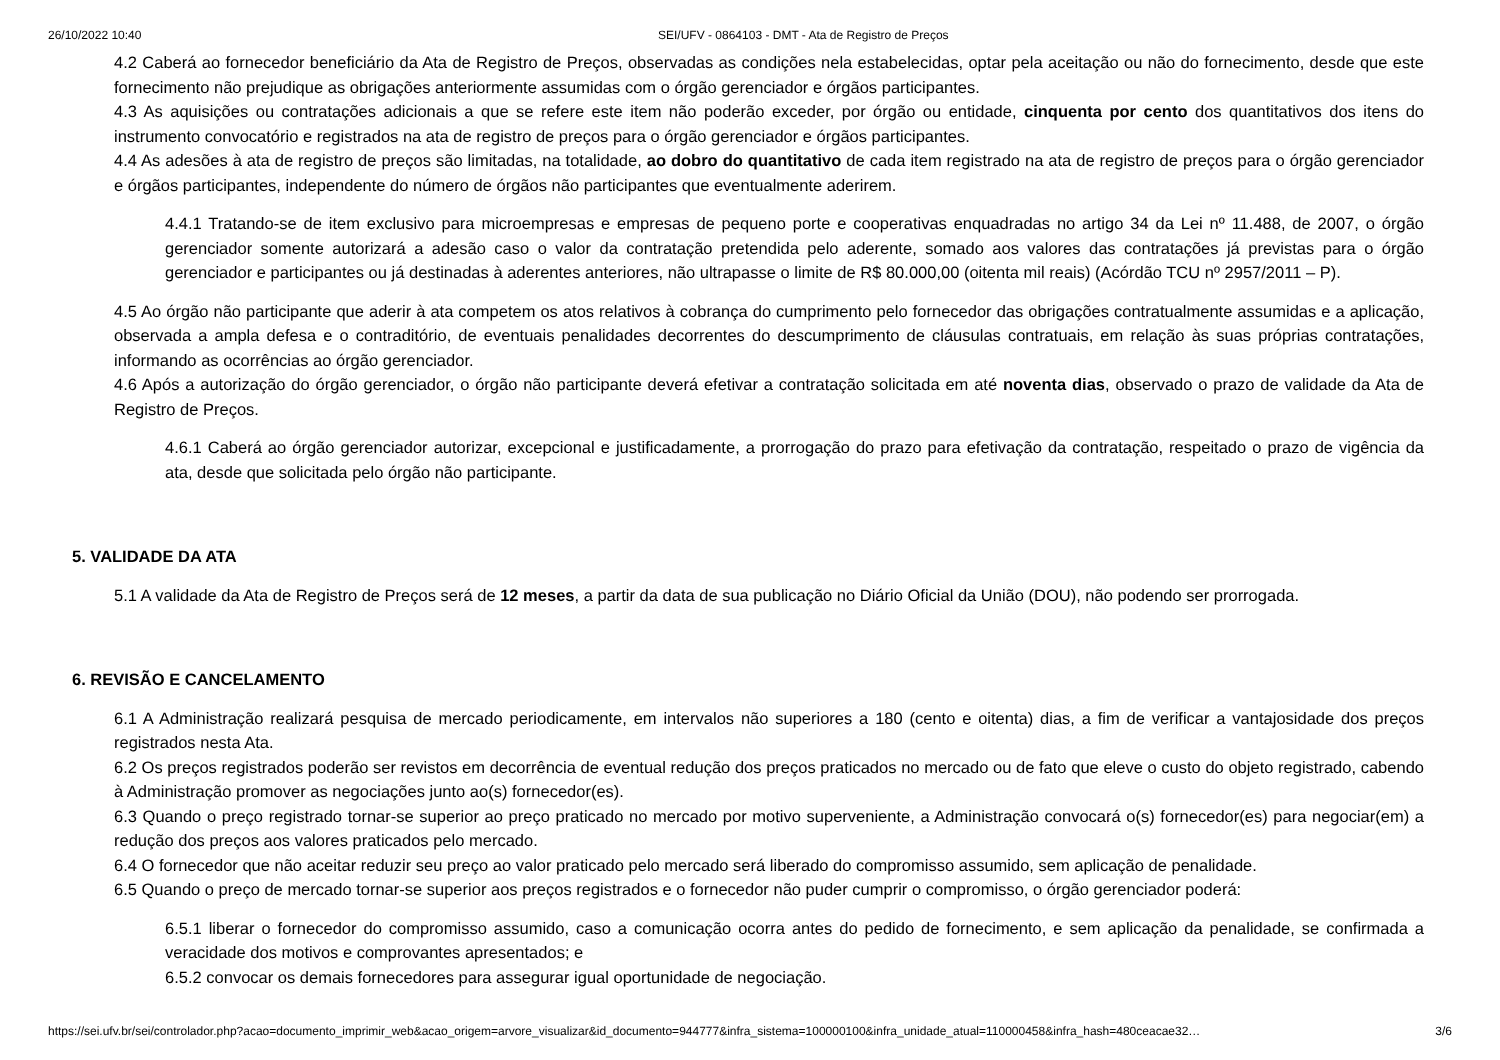26/10/2022 10:40 SEI/UFV - 0864103 - DMT - Ata de Registro de Preços
4.2 Caberá ao fornecedor beneficiário da Ata de Registro de Preços, observadas as condições nela estabelecidas, optar pela aceitação ou não do fornecimento, desde que este fornecimento não prejudique as obrigações anteriormente assumidas com o órgão gerenciador e órgãos participantes.
4.3 As aquisições ou contratações adicionais a que se refere este item não poderão exceder, por órgão ou entidade, cinquenta por cento dos quantitativos dos itens do instrumento convocatório e registrados na ata de registro de preços para o órgão gerenciador e órgãos participantes.
4.4 As adesões à ata de registro de preços são limitadas, na totalidade, ao dobro do quantitativo de cada item registrado na ata de registro de preços para o órgão gerenciador e órgãos participantes, independente do número de órgãos não participantes que eventualmente aderirem.
4.4.1 Tratando-se de item exclusivo para microempresas e empresas de pequeno porte e cooperativas enquadradas no artigo 34 da Lei nº 11.488, de 2007, o órgão gerenciador somente autorizará a adesão caso o valor da contratação pretendida pelo aderente, somado aos valores das contratações já previstas para o órgão gerenciador e participantes ou já destinadas à aderentes anteriores, não ultrapasse o limite de R$ 80.000,00 (oitenta mil reais) (Acórdão TCU nº 2957/2011 – P).
4.5 Ao órgão não participante que aderir à ata competem os atos relativos à cobrança do cumprimento pelo fornecedor das obrigações contratualmente assumidas e a aplicação, observada a ampla defesa e o contraditório, de eventuais penalidades decorrentes do descumprimento de cláusulas contratuais, em relação às suas próprias contratações, informando as ocorrências ao órgão gerenciador.
4.6 Após a autorização do órgão gerenciador, o órgão não participante deverá efetivar a contratação solicitada em até noventa dias, observado o prazo de validade da Ata de Registro de Preços.
4.6.1 Caberá ao órgão gerenciador autorizar, excepcional e justificadamente, a prorrogação do prazo para efetivação da contratação, respeitado o prazo de vigência da ata, desde que solicitada pelo órgão não participante.
5. VALIDADE DA ATA
5.1 A validade da Ata de Registro de Preços será de 12 meses, a partir da data de sua publicação no Diário Oficial da União (DOU), não podendo ser prorrogada.
6. REVISÃO E CANCELAMENTO
6.1 A Administração realizará pesquisa de mercado periodicamente, em intervalos não superiores a 180 (cento e oitenta) dias, a fim de verificar a vantajosidade dos preços registrados nesta Ata.
6.2 Os preços registrados poderão ser revistos em decorrência de eventual redução dos preços praticados no mercado ou de fato que eleve o custo do objeto registrado, cabendo à Administração promover as negociações junto ao(s) fornecedor(es).
6.3 Quando o preço registrado tornar-se superior ao preço praticado no mercado por motivo superveniente, a Administração convocará o(s) fornecedor(es) para negociar(em) a redução dos preços aos valores praticados pelo mercado.
6.4 O fornecedor que não aceitar reduzir seu preço ao valor praticado pelo mercado será liberado do compromisso assumido, sem aplicação de penalidade.
6.5 Quando o preço de mercado tornar-se superior aos preços registrados e o fornecedor não puder cumprir o compromisso, o órgão gerenciador poderá:
6.5.1 liberar o fornecedor do compromisso assumido, caso a comunicação ocorra antes do pedido de fornecimento, e sem aplicação da penalidade, se confirmada a veracidade dos motivos e comprovantes apresentados; e
6.5.2 convocar os demais fornecedores para assegurar igual oportunidade de negociação.
https://sei.ufv.br/sei/controlador.php?acao=documento_imprimir_web&acao_origem=arvore_visualizar&id_documento=944777&infra_sistema=100000100&infra_unidade_atual=110000458&infra_hash=480ceacae32… 3/6